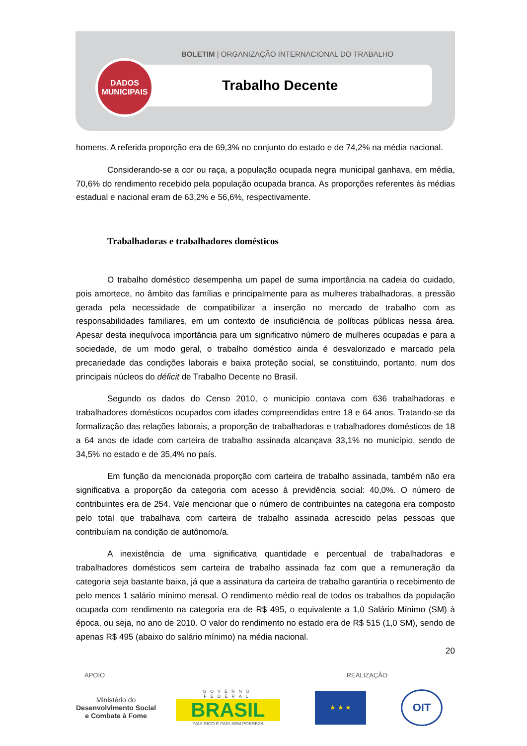BOLETIM | ORGANIZAÇÃO INTERNACIONAL DO TRABALHO
DADOS
MUNICIPAIS
Trabalho Decente
homens. A referida proporção era de 69,3% no conjunto do estado e de 74,2% na média nacional.
Considerando-se a cor ou raça, a população ocupada negra municipal ganhava, em média, 70,6% do rendimento recebido pela população ocupada branca. As proporções referentes às médias estadual e nacional eram de 63,2% e 56,6%, respectivamente.
Trabalhadoras e trabalhadores domésticos
O trabalho doméstico desempenha um papel de suma importância na cadeia do cuidado, pois amortece, no âmbito das famílias e principalmente para as mulheres trabalhadoras, a pressão gerada pela necessidade de compatibilizar a inserção no mercado de trabalho com as responsabilidades familiares, em um contexto de insuficiência de políticas públicas nessa área. Apesar desta inequívoca importância para um significativo número de mulheres ocupadas e para a sociedade, de um modo geral, o trabalho doméstico ainda é desvalorizado e marcado pela precariedade das condições laborais e baixa proteção social, se constituindo, portanto, num dos principais núcleos do déficit de Trabalho Decente no Brasil.
Segundo os dados do Censo 2010, o município contava com 636 trabalhadoras e trabalhadores domésticos ocupados com idades compreendidas entre 18 e 64 anos. Tratando-se da formalização das relações laborais, a proporção de trabalhadoras e trabalhadores domésticos de 18 a 64 anos de idade com carteira de trabalho assinada alcançava 33,1% no município, sendo de 34,5% no estado e de 35,4% no país.
Em função da mencionada proporção com carteira de trabalho assinada, também não era significativa a proporção da categoria com acesso à previdência social: 40,0%. O número de contribuintes era de 254. Vale mencionar que o número de contribuintes na categoria era composto pelo total que trabalhava com carteira de trabalho assinada acrescido pelas pessoas que contribuíam na condição de autônomo/a.
A inexistência de uma significativa quantidade e percentual de trabalhadoras e trabalhadores domésticos sem carteira de trabalho assinada faz com que a remuneração da categoria seja bastante baixa, já que a assinatura da carteira de trabalho garantiria o recebimento de pelo menos 1 salário mínimo mensal. O rendimento médio real de todos os trabalhos da população ocupada com rendimento na categoria era de R$ 495, o equivalente a 1,0 Salário Mínimo (SM) à época, ou seja, no ano de 2010. O valor do rendimento no estado era de R$ 515 (1,0 SM), sendo de apenas R$ 495 (abaixo do salário mínimo) na média nacional.
20
APOIO REALIZAÇÃO
Ministério do
Desenvolvimento Social
e Combate à Fome
GOVERNO FEDERAL
BRASIL
PAÍS RICO É PAÍS SEM POBREZA
★ ★ ★
OIT